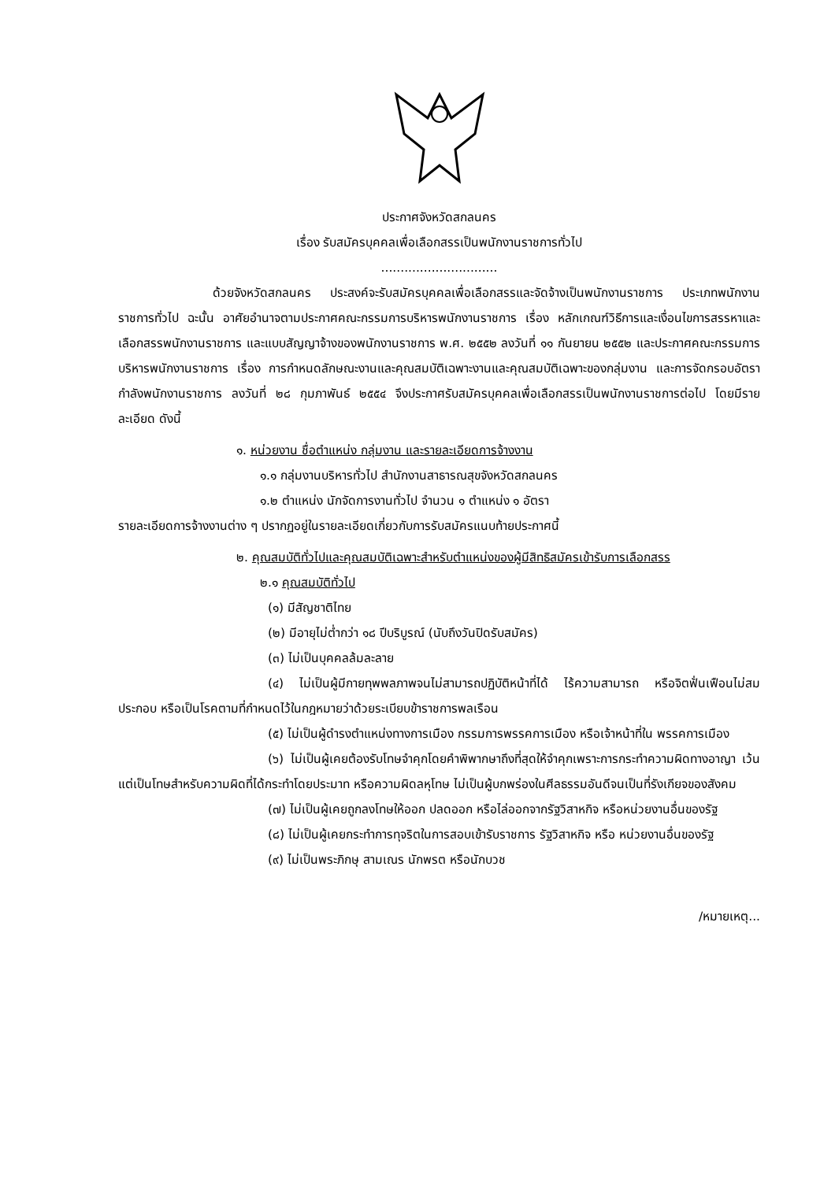ประกาศจังหวัดสกลนคร
เรื่อง รับสมัครบุคคลเพื่อเลือกสรรเป็นพนักงานราชการทั่วไป
..............................
ด้วยจังหวัดสกลนคร ประสงค์จะรับสมัครบุคคลเพื่อเลือกสรรและจัดจ้างเป็นพนักงานราชการ ประเภทพนักงานราชการทั่วไป ฉะนั้น อาศัยอำนาจตามประกาศคณะกรรมการบริหารพนักงานราชการ เรื่อง หลักเกณฑ์วิธีการและเงื่อนไขการสรรหาและเลือกสรรพนักงานราชการ และแบบสัญญาจ้างของพนักงานราชการ พ.ศ. ๒๕๕๒ ลงวันที่ ๑๑ กันยายน ๒๕๕๒ และประกาศคณะกรรมการบริหารพนักงานราชการ เรื่อง การกำหนดลักษณะงานและคุณสมบัติเฉพาะงานและคุณสมบัติเฉพาะของกลุ่มงาน และการจัดกรอบอัตรากำลังพนักงานราชการ ลงวันที่ ๒๘ กุมภาพันธ์ ๒๕๕๔ จึงประกาศรับสมัครบุคคลเพื่อเลือกสรรเป็นพนักงานราชการต่อไป โดยมีรายละเอียด ดังนี้
๑. หน่วยงาน ชื่อตำแหน่ง กลุ่มงาน และรายละเอียดการจ้างงาน
๑.๑ กลุ่มงานบริหารทั่วไป สำนักงานสาธารณสุขจังหวัดสกลนคร
๑.๒ ตำแหน่ง นักจัดการงานทั่วไป จำนวน ๑ ตำแหน่ง ๑ อัตรา
รายละเอียดการจ้างงานต่าง ๆ ปรากฏอยู่ในรายละเอียดเกี่ยวกับการรับสมัครแนบท้ายประกาศนี้
๒. คุณสมบัติทั่วไปและคุณสมบัติเฉพาะสำหรับตำแหน่งของผู้มีสิทธิสมัครเข้ารับการเลือกสรร
๒.๑ คุณสมบัติทั่วไป
(๑) มีสัญชาติไทย
(๒) มีอายุไม่ต่ำกว่า ๑๘ ปีบริบูรณ์ (นับถึงวันปิดรับสมัคร)
(๓) ไม่เป็นบุคคลล้มละลาย
(๔) ไม่เป็นผู้มีกายทุพพลภาพจนไม่สามารถปฏิบัติหน้าที่ได้ ไร้ความสามารถ หรือจิตฟั่นเฟือนไม่สมประกอบ หรือเป็นโรคตามที่กำหนดไว้ในกฎหมายว่าด้วยระเบียบข้าราชการพลเรือน
(๕) ไม่เป็นผู้ดำรงตำแหน่งทางการเมือง กรรมการพรรคการเมือง หรือเจ้าหน้าที่ใน พรรคการเมือง
(๖) ไม่เป็นผู้เคยต้องรับโทษจำคุกโดยคำพิพากษาถึงที่สุดให้จำคุกเพราะการกระทำความผิดทางอาญา เว้นแต่เป็นโทษสำหรับความผิดที่ได้กระทำโดยประมาท หรือความผิดลหุโทษ ไม่เป็นผู้บกพร่องในศีลธรรมอันดีจนเป็นที่รังเกียจของสังคม
(๗) ไม่เป็นผู้เคยถูกลงโทษให้ออก ปลดออก หรือไล่ออกจากรัฐวิสาหกิจ หรือหน่วยงานอื่นของรัฐ
(๘) ไม่เป็นผู้เคยกระทำการทุจริตในการสอบเข้ารับราชการ รัฐวิสาหกิจ หรือ หน่วยงานอื่นของรัฐ
(๙) ไม่เป็นพระภิกษุ สามเณร นักพรต หรือนักบวช
/หมายเหตุ...